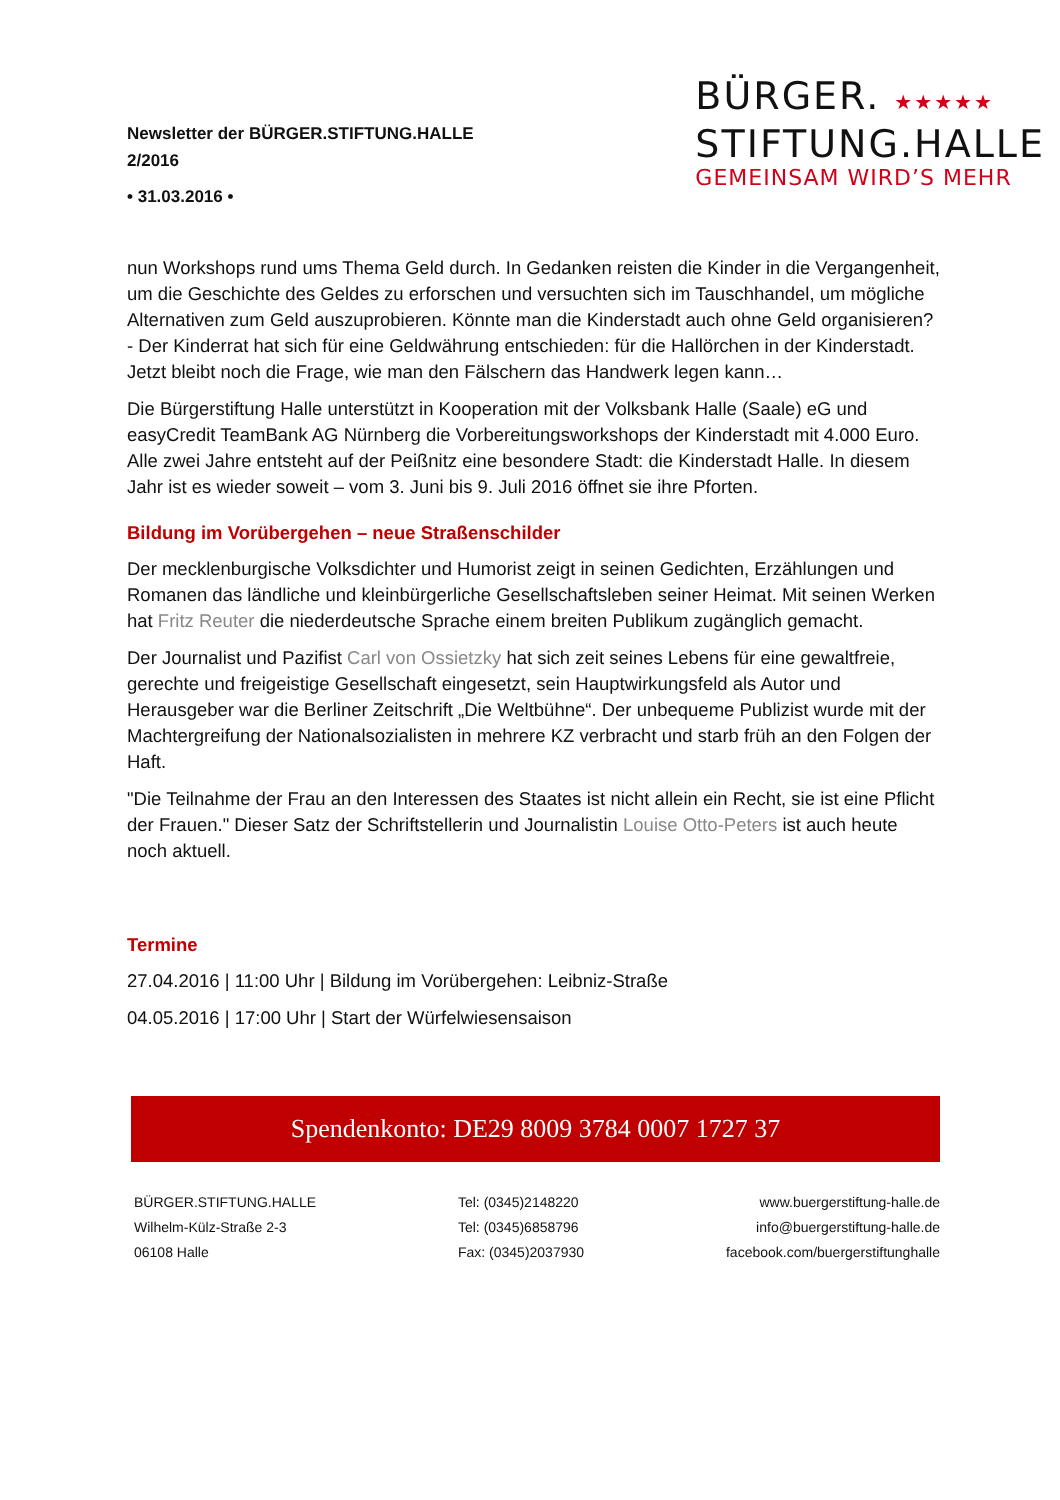Newsletter der BÜRGER.STIFTUNG.HALLE
2/2016
• 31.03.2016 •
BÜRGER. ★★★★★
STIFTUNG.HALLE
GEMEINSAM WIRD’S MEHR
nun Workshops rund ums Thema Geld durch. In Gedanken reisten die Kinder in die Vergangenheit, um die Geschichte des Geldes zu erforschen und versuchten sich im Tauschhandel, um mögliche Alternativen zum Geld auszuprobieren. Könnte man die Kinderstadt auch ohne Geld organisieren? - Der Kinderrat hat sich für eine Geldwährung entschieden: für die Hallörchen in der Kinderstadt. Jetzt bleibt noch die Frage, wie man den Fälschern das Handwerk legen kann…
Die Bürgerstiftung Halle unterstützt in Kooperation mit der Volksbank Halle (Saale) eG und easyCredit TeamBank AG Nürnberg die Vorbereitungsworkshops der Kinderstadt mit 4.000 Euro. Alle zwei Jahre entsteht auf der Peißnitz eine besondere Stadt: die Kinderstadt Halle. In diesem Jahr ist es wieder soweit – vom 3. Juni bis 9. Juli 2016 öffnet sie ihre Pforten.
Bildung im Vorübergehen – neue Straßenschilder
Der mecklenburgische Volksdichter und Humorist zeigt in seinen Gedichten, Erzählungen und Romanen das ländliche und kleinbürgerliche Gesellschaftsleben seiner Heimat. Mit seinen Werken hat Fritz Reuter die niederdeutsche Sprache einem breiten Publikum zugänglich gemacht.
Der Journalist und Pazifist Carl von Ossietzky hat sich zeit seines Lebens für eine gewaltfreie, gerechte und freigeistige Gesellschaft eingesetzt, sein Hauptwirkungsfeld als Autor und Herausgeber war die Berliner Zeitschrift „Die Weltbühne“. Der unbequeme Publizist wurde mit der Machtergreifung der Nationalsozialisten in mehrere KZ verbracht und starb früh an den Folgen der Haft.
"Die Teilnahme der Frau an den Interessen des Staates ist nicht allein ein Recht, sie ist eine Pflicht der Frauen." Dieser Satz der Schriftstellerin und Journalistin Louise Otto-Peters ist auch heute noch aktuell.
Termine
27.04.2016 | 11:00 Uhr | Bildung im Vorübergehen: Leibniz-Straße
04.05.2016 | 17:00 Uhr | Start der Würfelwiesensaison
Spendenkonto: DE29 8009 3784 0007 1727 37
BÜRGER.STIFTUNG.HALLE
Wilhelm-Külz-Straße 2-3
06108 Halle
Tel: (0345)2148220
Tel: (0345)6858796
Fax: (0345)2037930
www.buergerstiftung-halle.de
info@buergerstiftung-halle.de
facebook.com/buergerstiftunghalle